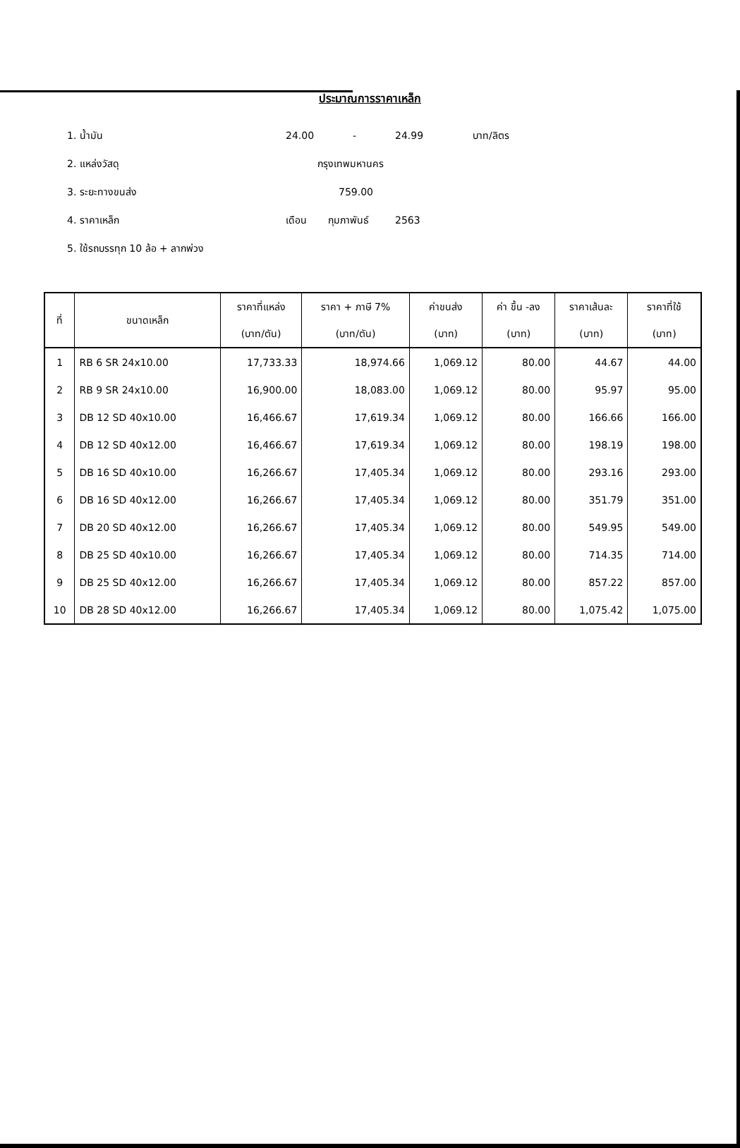ประมาณการราคาเหล็ก
1. น้ำมัน 24.00 - 24.99 บาท/ลิตร
2. แหล่งวัสดุ กรุงเทพมหานคร
3. ระยะทางขนส่ง 759.00
4. ราคาเหล็ก เดือน กุมภาพันธ์ 2563
5. ใช้รถบรรทุก 10 ล้อ + ลากพ่วง
| ที่ | ขนาดเหล็ก | ราคาที่แหล่ง (บาท/ตัน) | ราคา + ภาษี 7% (บาท/ตัน) | ค่าขนส่ง (บาท) | ค่า ขึ้น -ลง (บาท) | ราคาเส้นละ (บาท) | ราคาที่ใช้ (บาท) |
| --- | --- | --- | --- | --- | --- | --- | --- |
| 1 | RB 6 SR 24x10.00 | 17,733.33 | 18,974.66 | 1,069.12 | 80.00 | 44.67 | 44.00 |
| 2 | RB 9 SR 24x10.00 | 16,900.00 | 18,083.00 | 1,069.12 | 80.00 | 95.97 | 95.00 |
| 3 | DB 12 SD 40x10.00 | 16,466.67 | 17,619.34 | 1,069.12 | 80.00 | 166.66 | 166.00 |
| 4 | DB 12 SD 40x12.00 | 16,466.67 | 17,619.34 | 1,069.12 | 80.00 | 198.19 | 198.00 |
| 5 | DB 16 SD 40x10.00 | 16,266.67 | 17,405.34 | 1,069.12 | 80.00 | 293.16 | 293.00 |
| 6 | DB 16 SD 40x12.00 | 16,266.67 | 17,405.34 | 1,069.12 | 80.00 | 351.79 | 351.00 |
| 7 | DB 20 SD 40x12.00 | 16,266.67 | 17,405.34 | 1,069.12 | 80.00 | 549.95 | 549.00 |
| 8 | DB 25 SD 40x10.00 | 16,266.67 | 17,405.34 | 1,069.12 | 80.00 | 714.35 | 714.00 |
| 9 | DB 25 SD 40x12.00 | 16,266.67 | 17,405.34 | 1,069.12 | 80.00 | 857.22 | 857.00 |
| 10 | DB 28 SD 40x12.00 | 16,266.67 | 17,405.34 | 1,069.12 | 80.00 | 1,075.42 | 1,075.00 |